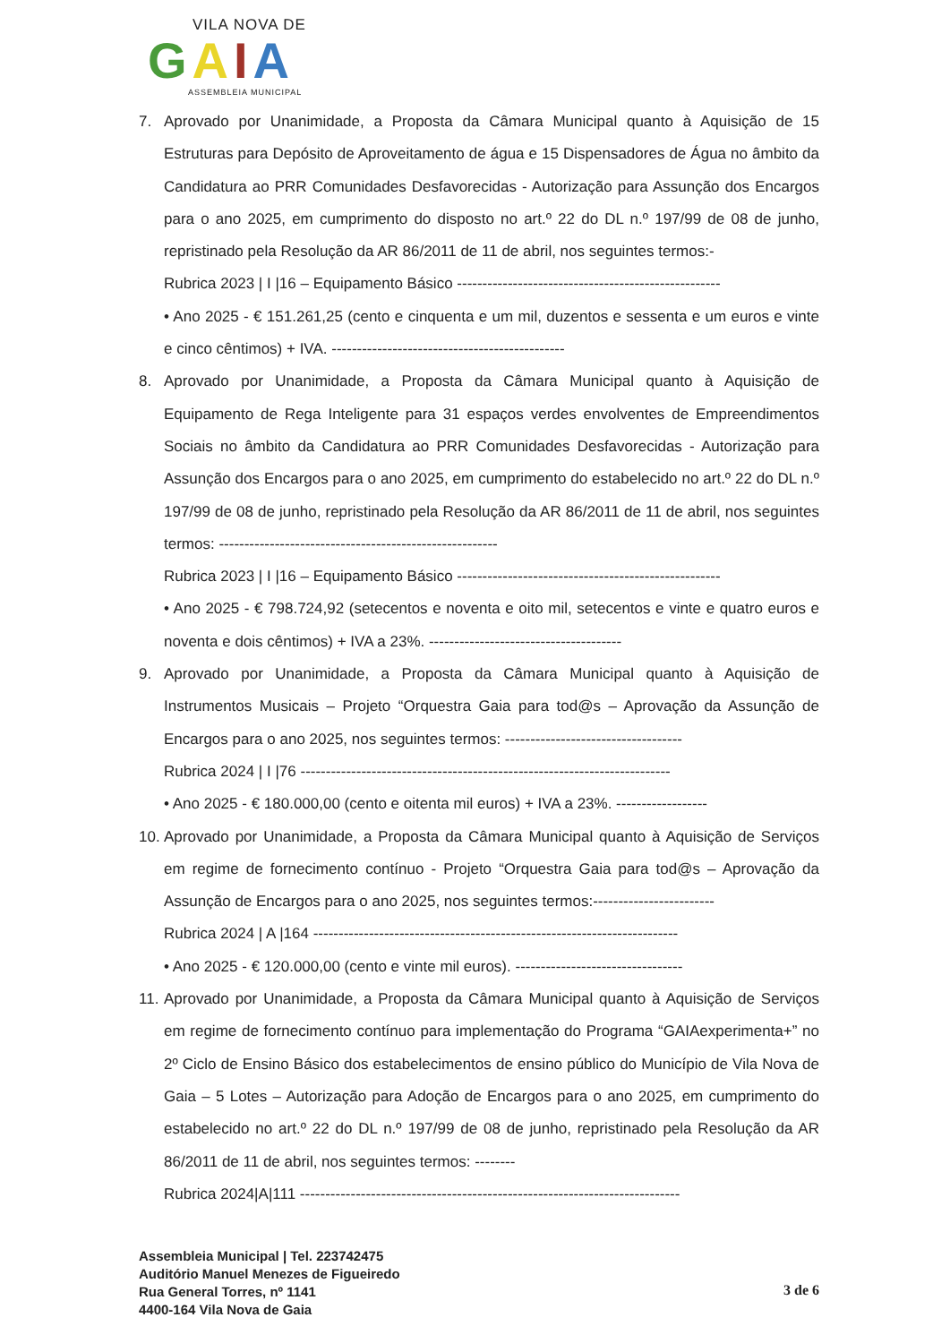VILA NOVA DE
GAIA
ASSEMBLEIA MUNICIPAL
7. Aprovado por Unanimidade, a Proposta da Câmara Municipal quanto à Aquisição de 15 Estruturas para Depósito de Aproveitamento de água e 15 Dispensadores de Água no âmbito da Candidatura ao PRR Comunidades Desfavorecidas - Autorização para Assunção dos Encargos para o ano 2025, em cumprimento do disposto no art.º 22 do DL n.º 197/99 de 08 de junho, repristinado pela Resolução da AR 86/2011 de 11 de abril, nos seguintes termos:-
Rubrica 2023 | I |16 – Equipamento Básico ----------------------------------------------------
• Ano 2025 - € 151.261,25 (cento e cinquenta e um mil, duzentos e sessenta e um euros e vinte e cinco cêntimos) + IVA. ----------------------------------------------
8. Aprovado por Unanimidade, a Proposta da Câmara Municipal quanto à Aquisição de Equipamento de Rega Inteligente para 31 espaços verdes envolventes de Empreendimentos Sociais no âmbito da Candidatura ao PRR Comunidades Desfavorecidas - Autorização para Assunção dos Encargos para o ano 2025, em cumprimento do estabelecido no art.º 22 do DL n.º 197/99 de 08 de junho, repristinado pela Resolução da AR 86/2011 de 11 de abril, nos seguintes termos: -------------------------------------------------------
Rubrica 2023 | I |16 – Equipamento Básico ----------------------------------------------------
• Ano 2025 - € 798.724,92 (setecentos e noventa e oito mil, setecentos e vinte e quatro euros e noventa e dois cêntimos) + IVA a 23%. --------------------------------------
9. Aprovado por Unanimidade, a Proposta da Câmara Municipal quanto à Aquisição de Instrumentos Musicais – Projeto “Orquestra Gaia para tod@s – Aprovação da Assunção de Encargos para o ano 2025, nos seguintes termos: -----------------------------------
Rubrica 2024 | I |76 -------------------------------------------------------------------------
• Ano 2025 - € 180.000,00 (cento e oitenta mil euros) + IVA a 23%. ------------------
10. Aprovado por Unanimidade, a Proposta da Câmara Municipal quanto à Aquisição de Serviços em regime de fornecimento contínuo - Projeto “Orquestra Gaia para tod@s – Aprovação da Assunção de Encargos para o ano 2025, nos seguintes termos:------------------------
Rubrica 2024 | A |164 ------------------------------------------------------------------------
• Ano 2025 - € 120.000,00 (cento e vinte mil euros). ---------------------------------
11. Aprovado por Unanimidade, a Proposta da Câmara Municipal quanto à Aquisição de Serviços em regime de fornecimento contínuo para implementação do Programa “GAIAexperimenta+” no 2º Ciclo de Ensino Básico dos estabelecimentos de ensino público do Município de Vila Nova de Gaia – 5 Lotes – Autorização para Adoção de Encargos para o ano 2025, em cumprimento do estabelecido no art.º 22 do DL n.º 197/99 de 08 de junho, repristinado pela Resolução da AR 86/2011 de 11 de abril, nos seguintes termos: --------
Rubrica 2024|A|111 ---------------------------------------------------------------------------
Assembleia Municipal | Tel. 223742475
Auditório Manuel Menezes de Figueiredo
Rua General Torres, nº 1141
4400-164 Vila Nova de Gaia
3 de 6